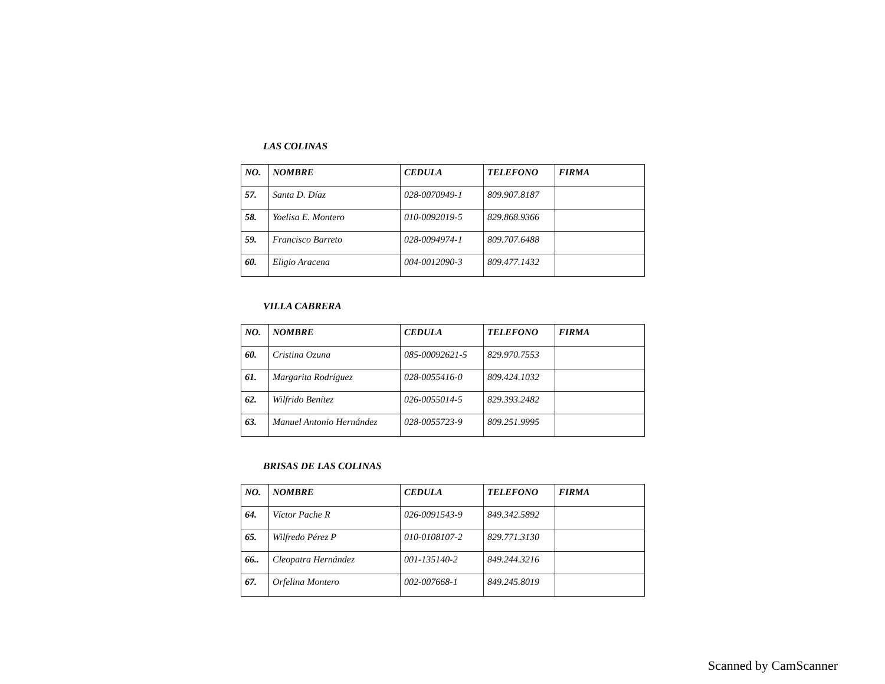LAS COLINAS
| NO. | NOMBRE | CEDULA | TELEFONO | FIRMA |
| --- | --- | --- | --- | --- |
| 57. | Santa D. Díaz | 028-0070949-1 | 809.907.8187 | |
| 58. | Yoelisa E. Montero | 010-0092019-5 | 829.868.9366 | |
| 59. | Francisco Barreto | 028-0094974-1 | 809.707.6488 | |
| 60. | Eligio Aracena | 004-0012090-3 | 809.477.1432 | |
VILLA CABRERA
| NO. | NOMBRE | CEDULA | TELEFONO | FIRMA |
| --- | --- | --- | --- | --- |
| 60. | Cristina Ozuna | 085-00092621-5 | 829.970.7553 | |
| 61. | Margarita Rodríguez | 028-0055416-0 | 809.424.1032 | |
| 62. | Wilfrido Benítez | 026-0055014-5 | 829.393.2482 | |
| 63. | Manuel Antonio Hernández | 028-0055723-9 | 809.251.9995 | |
BRISAS DE LAS COLINAS
| NO. | NOMBRE | CEDULA | TELEFONO | FIRMA |
| --- | --- | --- | --- | --- |
| 64. | Víctor Pache R | 026-0091543-9 | 849.342.5892 | |
| 65. | Wilfredo Pérez P | 010-0108107-2 | 829.771.3130 | |
| 66.. | Cleopatra Hernández | 001-135140-2 | 849.244.3216 | |
| 67. | Orfelina Montero | 002-007668-1 | 849.245.8019 | |
Scanned by CamScanner